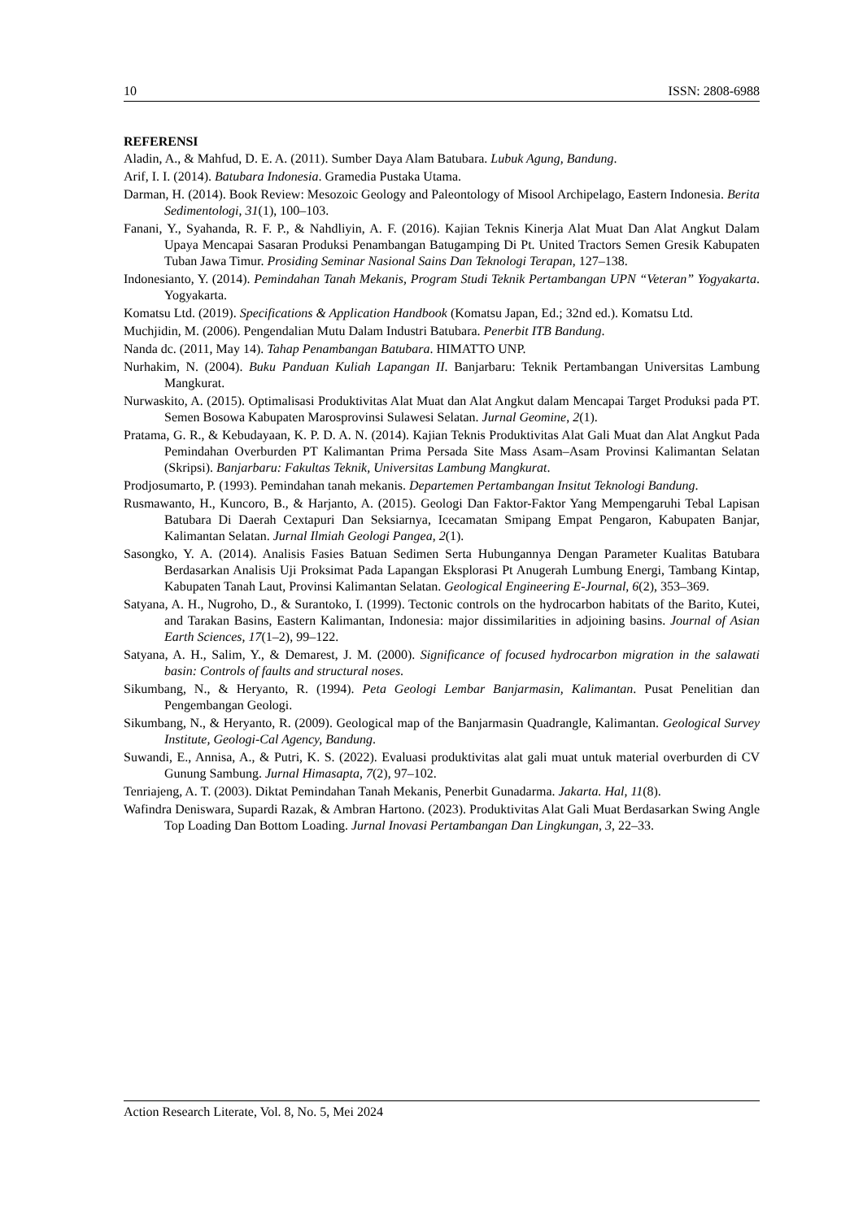10 ISSN: 2808-6988
REFERENSI
Aladin, A., & Mahfud, D. E. A. (2011). Sumber Daya Alam Batubara. Lubuk Agung, Bandung.
Arif, I. I. (2014). Batubara Indonesia. Gramedia Pustaka Utama.
Darman, H. (2014). Book Review: Mesozoic Geology and Paleontology of Misool Archipelago, Eastern Indonesia. Berita Sedimentologi, 31(1), 100–103.
Fanani, Y., Syahanda, R. F. P., & Nahdliyin, A. F. (2016). Kajian Teknis Kinerja Alat Muat Dan Alat Angkut Dalam Upaya Mencapai Sasaran Produksi Penambangan Batugamping Di Pt. United Tractors Semen Gresik Kabupaten Tuban Jawa Timur. Prosiding Seminar Nasional Sains Dan Teknologi Terapan, 127–138.
Indonesianto, Y. (2014). Pemindahan Tanah Mekanis, Program Studi Teknik Pertambangan UPN “Veteran” Yogyakarta. Yogyakarta.
Komatsu Ltd. (2019). Specifications & Application Handbook (Komatsu Japan, Ed.; 32nd ed.). Komatsu Ltd.
Muchjidin, M. (2006). Pengendalian Mutu Dalam Industri Batubara. Penerbit ITB Bandung.
Nanda dc. (2011, May 14). Tahap Penambangan Batubara. HIMATTO UNP.
Nurhakim, N. (2004). Buku Panduan Kuliah Lapangan II. Banjarbaru: Teknik Pertambangan Universitas Lambung Mangkurat.
Nurwaskito, A. (2015). Optimalisasi Produktivitas Alat Muat dan Alat Angkut dalam Mencapai Target Produksi pada PT. Semen Bosowa Kabupaten Marosprovinsi Sulawesi Selatan. Jurnal Geomine, 2(1).
Pratama, G. R., & Kebudayaan, K. P. D. A. N. (2014). Kajian Teknis Produktivitas Alat Gali Muat dan Alat Angkut Pada Pemindahan Overburden PT Kalimantan Prima Persada Site Mass Asam–Asam Provinsi Kalimantan Selatan (Skripsi). Banjarbaru: Fakultas Teknik, Universitas Lambung Mangkurat.
Prodjosumarto, P. (1993). Pemindahan tanah mekanis. Departemen Pertambangan Insitut Teknologi Bandung.
Rusmawanto, H., Kuncoro, B., & Harjanto, A. (2015). Geologi Dan Faktor-Faktor Yang Mempengaruhi Tebal Lapisan Batubara Di Daerah Cextapuri Dan Seksiarnya, Icecamatan Smipang Empat Pengaron, Kabupaten Banjar, Kalimantan Selatan. Jurnal Ilmiah Geologi Pangea, 2(1).
Sasongko, Y. A. (2014). Analisis Fasies Batuan Sedimen Serta Hubungannya Dengan Parameter Kualitas Batubara Berdasarkan Analisis Uji Proksimat Pada Lapangan Eksplorasi Pt Anugerah Lumbung Energi, Tambang Kintap, Kabupaten Tanah Laut, Provinsi Kalimantan Selatan. Geological Engineering E-Journal, 6(2), 353–369.
Satyana, A. H., Nugroho, D., & Surantoko, I. (1999). Tectonic controls on the hydrocarbon habitats of the Barito, Kutei, and Tarakan Basins, Eastern Kalimantan, Indonesia: major dissimilarities in adjoining basins. Journal of Asian Earth Sciences, 17(1–2), 99–122.
Satyana, A. H., Salim, Y., & Demarest, J. M. (2000). Significance of focused hydrocarbon migration in the salawati basin: Controls of faults and structural noses.
Sikumbang, N., & Heryanto, R. (1994). Peta Geologi Lembar Banjarmasin, Kalimantan. Pusat Penelitian dan Pengembangan Geologi.
Sikumbang, N., & Heryanto, R. (2009). Geological map of the Banjarmasin Quadrangle, Kalimantan. Geological Survey Institute, Geologi-Cal Agency, Bandung.
Suwandi, E., Annisa, A., & Putri, K. S. (2022). Evaluasi produktivitas alat gali muat untuk material overburden di CV Gunung Sambung. Jurnal Himasapta, 7(2), 97–102.
Tenriajeng, A. T. (2003). Diktat Pemindahan Tanah Mekanis, Penerbit Gunadarma. Jakarta. Hal, 11(8).
Wafindra Deniswara, Supardi Razak, & Ambran Hartono. (2023). Produktivitas Alat Gali Muat Berdasarkan Swing Angle Top Loading Dan Bottom Loading. Jurnal Inovasi Pertambangan Dan Lingkungan, 3, 22–33.
Action Research Literate, Vol. 8, No. 5, Mei 2024